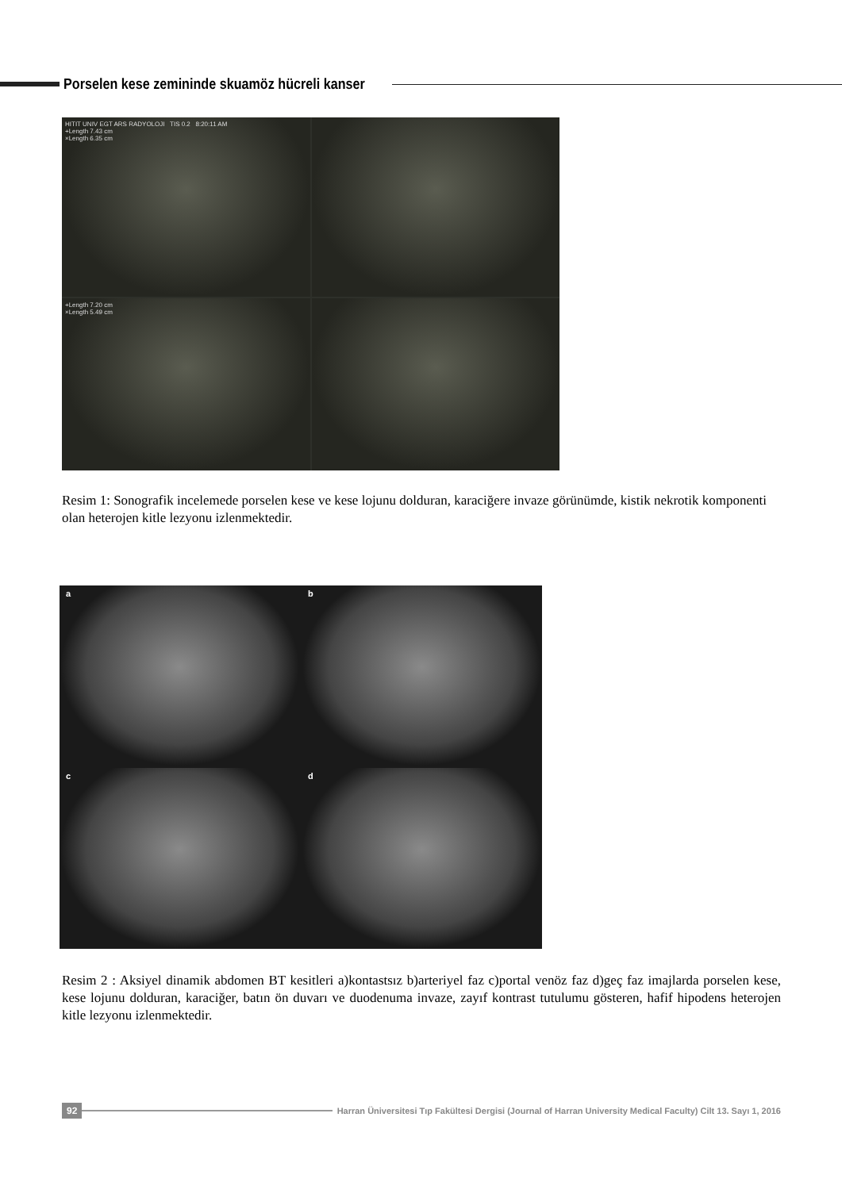Porselen kese zemininde skuamöz hücreli kanser
HITIT UNIV EGT ARS RADYOLOJI TIS 0.2 8:20:11 AM
+Length 7.43 cm
×Length 6.35 cm
+Length 7.20 cm
×Length 5.49 cm
Resim 1: Sonografik incelemede porselen kese ve kese lojunu dolduran, karaciğere invaze görünümde, kistik nekrotik komponenti olan heterojen kitle lezyonu izlenmektedir.
a
b
c
d
Resim 2 : Aksiyel dinamik abdomen BT kesitleri a)kontastsız b)arteriyel faz c)portal venöz faz d)geç faz imajlarda porselen kese, kese lojunu dolduran, karaciğer, batın ön duvarı ve duodenuma invaze, zayıf kontrast tutulumu gösteren, hafif hipodens heterojen kitle lezyonu izlenmektedir.
92
Harran Üniversitesi Tıp Fakültesi Dergisi (Journal of Harran University Medical Faculty) Cilt 13. Sayı 1, 2016